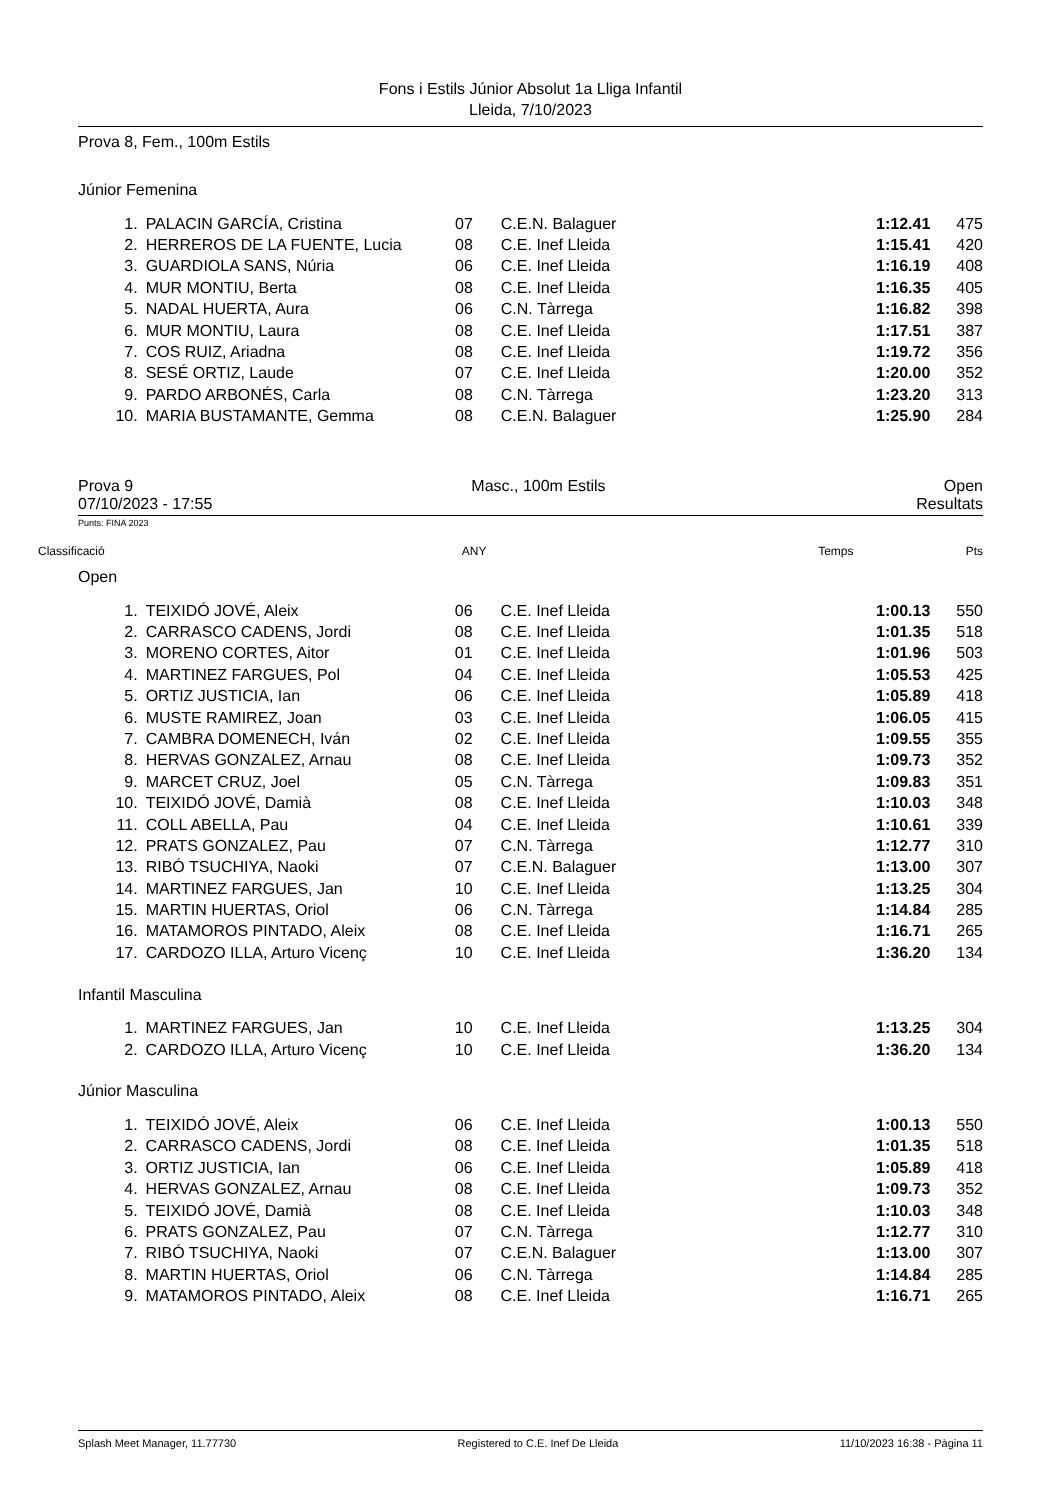Fons i Estils Júnior Absolut 1a Lliga Infantil
Lleida, 7/10/2023
Prova 8, Fem., 100m Estils
Júnior Femenina
| 1. | PALACIN GARCÍA, Cristina | 07 | C.E.N. Balaguer | 1:12.41 | 475 |
| 2. | HERREROS DE LA FUENTE, Lucia | 08 | C.E. Inef Lleida | 1:15.41 | 420 |
| 3. | GUARDIOLA SANS, Núria | 06 | C.E. Inef Lleida | 1:16.19 | 408 |
| 4. | MUR MONTIU, Berta | 08 | C.E. Inef Lleida | 1:16.35 | 405 |
| 5. | NADAL HUERTA, Aura | 06 | C.N. Tàrrega | 1:16.82 | 398 |
| 6. | MUR MONTIU, Laura | 08 | C.E. Inef Lleida | 1:17.51 | 387 |
| 7. | COS RUIZ, Ariadna | 08 | C.E. Inef Lleida | 1:19.72 | 356 |
| 8. | SESÉ ORTIZ, Laude | 07 | C.E. Inef Lleida | 1:20.00 | 352 |
| 9. | PARDO ARBONÉS, Carla | 08 | C.N. Tàrrega | 1:23.20 | 313 |
| 10. | MARIA BUSTAMANTE, Gemma | 08 | C.E.N. Balaguer | 1:25.90 | 284 |
Prova 9 Masc., 100m Estils Open
07/10/2023 - 17:55 Resultats
Punts: FINA 2023
Classificació ANY Temps Pts
Open
| 1. | TEIXIDÓ JOVÉ, Aleix | 06 | C.E. Inef Lleida | 1:00.13 | 550 |
| 2. | CARRASCO CADENS, Jordi | 08 | C.E. Inef Lleida | 1:01.35 | 518 |
| 3. | MORENO CORTES, Aitor | 01 | C.E. Inef Lleida | 1:01.96 | 503 |
| 4. | MARTINEZ FARGUES, Pol | 04 | C.E. Inef Lleida | 1:05.53 | 425 |
| 5. | ORTIZ JUSTICIA, Ian | 06 | C.E. Inef Lleida | 1:05.89 | 418 |
| 6. | MUSTE RAMIREZ, Joan | 03 | C.E. Inef Lleida | 1:06.05 | 415 |
| 7. | CAMBRA DOMENECH, Iván | 02 | C.E. Inef Lleida | 1:09.55 | 355 |
| 8. | HERVAS GONZALEZ, Arnau | 08 | C.E. Inef Lleida | 1:09.73 | 352 |
| 9. | MARCET CRUZ, Joel | 05 | C.N. Tàrrega | 1:09.83 | 351 |
| 10. | TEIXIDÓ JOVÉ, Damià | 08 | C.E. Inef Lleida | 1:10.03 | 348 |
| 11. | COLL ABELLA, Pau | 04 | C.E. Inef Lleida | 1:10.61 | 339 |
| 12. | PRATS GONZALEZ, Pau | 07 | C.N. Tàrrega | 1:12.77 | 310 |
| 13. | RIBÓ TSUCHIYA, Naoki | 07 | C.E.N. Balaguer | 1:13.00 | 307 |
| 14. | MARTINEZ FARGUES, Jan | 10 | C.E. Inef Lleida | 1:13.25 | 304 |
| 15. | MARTIN HUERTAS, Oriol | 06 | C.N. Tàrrega | 1:14.84 | 285 |
| 16. | MATAMOROS PINTADO, Aleix | 08 | C.E. Inef Lleida | 1:16.71 | 265 |
| 17. | CARDOZO ILLA, Arturo Vicenç | 10 | C.E. Inef Lleida | 1:36.20 | 134 |
Infantil Masculina
| 1. | MARTINEZ FARGUES, Jan | 10 | C.E. Inef Lleida | 1:13.25 | 304 |
| 2. | CARDOZO ILLA, Arturo Vicenç | 10 | C.E. Inef Lleida | 1:36.20 | 134 |
Júnior Masculina
| 1. | TEIXIDÓ JOVÉ, Aleix | 06 | C.E. Inef Lleida | 1:00.13 | 550 |
| 2. | CARRASCO CADENS, Jordi | 08 | C.E. Inef Lleida | 1:01.35 | 518 |
| 3. | ORTIZ JUSTICIA, Ian | 06 | C.E. Inef Lleida | 1:05.89 | 418 |
| 4. | HERVAS GONZALEZ, Arnau | 08 | C.E. Inef Lleida | 1:09.73 | 352 |
| 5. | TEIXIDÓ JOVÉ, Damià | 08 | C.E. Inef Lleida | 1:10.03 | 348 |
| 6. | PRATS GONZALEZ, Pau | 07 | C.N. Tàrrega | 1:12.77 | 310 |
| 7. | RIBÓ TSUCHIYA, Naoki | 07 | C.E.N. Balaguer | 1:13.00 | 307 |
| 8. | MARTIN HUERTAS, Oriol | 06 | C.N. Tàrrega | 1:14.84 | 285 |
| 9. | MATAMOROS PINTADO, Aleix | 08 | C.E. Inef Lleida | 1:16.71 | 265 |
Splash Meet Manager, 11.77730 Registered to C.E. Inef De Lleida 11/10/2023 16:38 - Pàgina 11